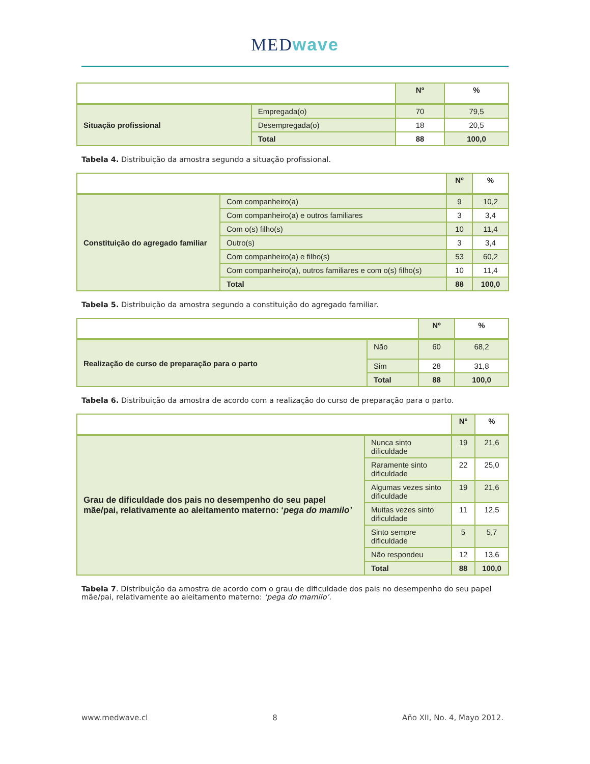MEDwave
| | | Nº | % |
| Situação profissional | Empregada(o) | 70 | 79,5 |
| | Desempregada(o) | 18 | 20,5 |
| | Total | 88 | 100,0 |
Tabela 4. Distribuição da amostra segundo a situação profissional.
| | | Nº | % |
| Constituição do agregado familiar | Com companheiro(a) | 9 | 10,2 |
| | Com companheiro(a) e outros familiares | 3 | 3,4 |
| | Com o(s) filho(s) | 10 | 11,4 |
| | Outro(s) | 3 | 3,4 |
| | Com companheiro(a) e filho(s) | 53 | 60,2 |
| | Com companheiro(a), outros familiares e com o(s) filho(s) | 10 | 11,4 |
| | Total | 88 | 100,0 |
Tabela 5. Distribuição da amostra segundo a constituição do agregado familiar.
| | | Nº | % |
| Realização de curso de preparação para o parto | Não | 60 | 68,2 |
| | Sim | 28 | 31,8 |
| | Total | 88 | 100,0 |
Tabela 6. Distribuição da amostra de acordo com a realização do curso de preparação para o parto.
| | | Nº | % |
| Grau de dificuldade dos pais no desempenho do seu papel mãe/pai, relativamente ao aleitamento materno: ‘ pega do mamilo’ | Nunca sinto dificuldade | 19 | 21,6 |
| | Raramente sinto dificuldade | 22 | 25,0 |
| | Algumas vezes sinto dificuldade | 19 | 21,6 |
| | Muitas vezes sinto dificuldade | 11 | 12,5 |
| | Sinto sempre dificuldade | 5 | 5,7 |
| | Não respondeu | 12 | 13,6 |
| | Total | 88 | 100,0 |
Tabela 7. Distribuição da amostra de acordo com o grau de dificuldade dos pais no desempenho do seu papel mãe/pai, relativamente ao aleitamento materno: ‘pega do mamilo’.
www.medwave.cl 8 Año XII, No. 4, Mayo 2012.